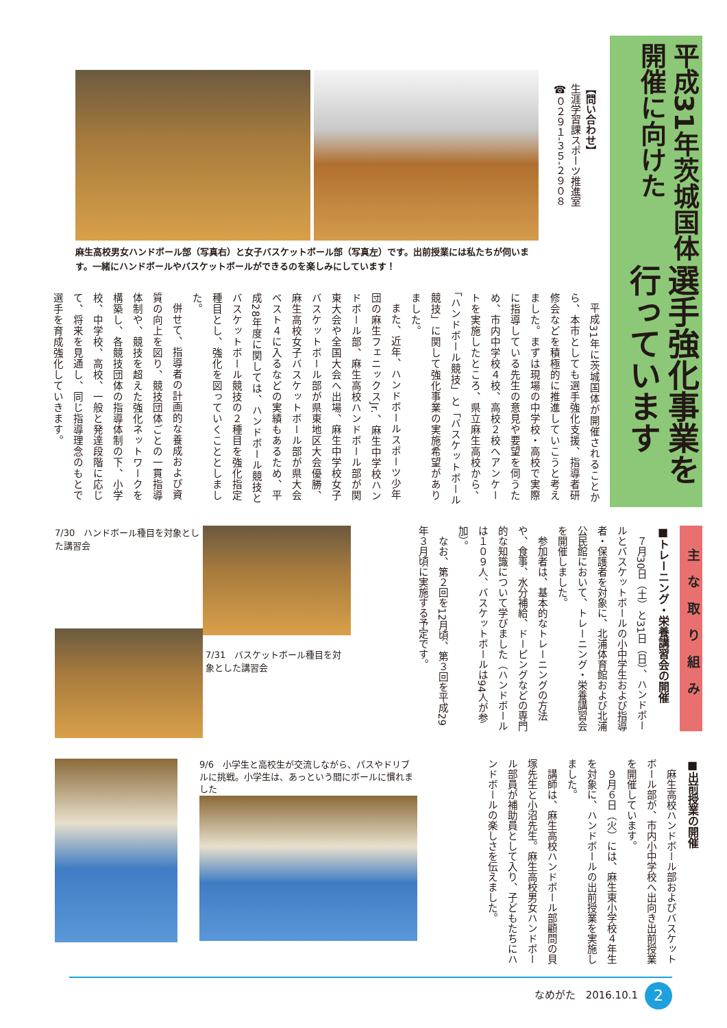平成31年茨城国体開催に向けた
選手強化事業を行っています
【問い合わせ】
生涯学習課スポーツ推進室
☎０２９１-３５-２９０８
麻生高校男女ハンドボール部（写真右）と女子バスケットボール部（写真左）です。出前授業には私たちが伺います。一緒にハンドボールやバスケットボールができるのを楽しみにしています！
平成31年に茨城国体が開催されることから、本市としても選手強化支援、指導者研修会などを積極的に推進していこうと考えました。まずは現場の中学校・高校で実際に指導している先生の意見や要望を伺うため、市内中学校４校、高校２校へアンケートを実施したところ、県立麻生高校から、「ハンドボール競技」と「バスケットボール競技」に関して強化事業の実施希望がありました。
また、近年、ハンドボールスポーツ少年団の麻生フェニックスJr.、麻生中学校ハンドボール部、麻生高校ハンドボール部が関東大会や全国大会へ出場、麻生中学校女子バスケットボール部が県東地区大会優勝、麻生高校女子バスケットボール部が県大会ベスト４に入るなどの実績もあるため、平成28年度に関しては、ハンドボール競技とバスケットボール競技の２種目を強化指定種目とし、強化を図っていくこととしました。
併せて、指導者の計画的な養成および資質の向上を図り、競技団体ごとの一貫指導体制や、競技を超えた強化ネットワークを構築し、各競技団体の指導体制の下、小学校、中学校、高校、一般と発達段階に応じて、将来を見通し、同じ指導理念のもとで選手を育成強化していきます。
主な取り組み
■トレーニング・栄養講習会の開催
７月30日（土）と31日（日）、ハンドボールとバスケットボールの小中学生および指導者・保護者を対象に、北浦体育館および北浦公民館において、トレーニング・栄養講習会を開催しました。
参加者は、基本的なトレーニングの方法や、食事、水分補給、ドーピングなどの専門的な知識について学びました（ハンドボールは１０９人、バスケットボールは94人が参加）。
なお、第２回を12月頃、第３回を平成29年３月頃に実施する予定です。
7/30　ハンドボール種目を対象とした講習会
7/31　バスケットボール種目を対象とした講習会
■出前授業の開催
麻生高校ハンドボール部およびバスケットボール部が、市内小中学校へ出向き出前授業を開催しています。
９月６日（火）には、麻生東小学校４年生を対象に、ハンドボールの出前授業を実施しました。
講師は、麻生高校ハンドボール部顧問の貝塚先生と小沼先生。麻生高校男女ハンドボール部員が補助員として入り、子どもたちにハンドボールの楽しさを伝えました。
9/6　小学生と高校生が交流しながら、パスやドリブルに挑戦。小学生は、あっという間にボールに慣れました
なめがた　2016.10.1 2